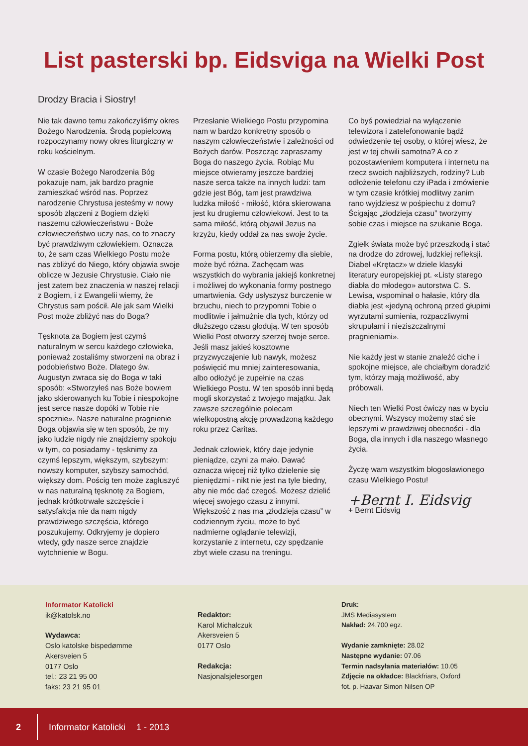List pasterski bp. Eidsviga na Wielki Post
Drodzy Bracia i Siostry!
Nie tak dawno temu zakończyliśmy okres Bożego Narodzenia. Środą popielcową rozpoczynamy nowy okres liturgiczny w roku kościelnym.
W czasie Bożego Narodzenia Bóg pokazuje nam, jak bardzo pragnie zamieszkać wśród nas. Poprzez narodzenie Chrystusa jesteśmy w nowy sposób złączeni z Bogiem dzięki naszemu człowieczeństwu - Boże człowieczeństwo uczy nas, co to znaczy być prawdziwym człowiekiem. Oznacza to, że sam czas Wielkiego Postu może nas zbliżyć do Niego, który objawia swoje oblicze w Jezusie Chrystusie. Ciało nie jest zatem bez znaczenia w naszej relacji z Bogiem, i z Ewangelii wiemy, że Chrystus sam pościł. Ale jak sam Wielki Post może zbliżyć nas do Boga?
Tęsknota za Bogiem jest czymś naturalnym w sercu każdego człowieka, ponieważ zostaliśmy stworzeni na obraz i podobieństwo Boże. Dlatego św. Augustyn zwraca się do Boga w taki sposób: «Stworzyłeś nas Boże bowiem jako skierowanych ku Tobie i niespokojne jest serce nasze dopóki w Tobie nie spocznie». Nasze naturalne pragnienie Boga objawia się w ten sposób, że my jako ludzie nigdy nie znajdziemy spokoju w tym, co posiadamy - tęsknimy za czymś lepszym, większym, szybszym: nowszy komputer, szybszy samochód, większy dom. Pościg ten może zagłuszyć w nas naturalną tęsknotę za Bogiem, jednak krótkotrwałe szczęście i satysfakcja nie da nam nigdy prawdziwego szczęścia, którego poszukujemy. Odkryjemy je dopiero wtedy, gdy nasze serce znajdzie wytchnienie w Bogu.
Przesłanie Wielkiego Postu przypomina nam w bardzo konkretny sposób o naszym człowieczeństwie i zależności od Bożych darów. Poszcząc zapraszamy Boga do naszego życia. Robiąc Mu miejsce otwieramy jeszcze bardziej nasze serca także na innych ludzi: tam gdzie jest Bóg, tam jest prawdziwa ludzka miłość - miłość, która skierowana jest ku drugiemu człowiekowi. Jest to ta sama miłość, którą objawił Jezus na krzyżu, kiedy oddał za nas swoje życie.
Forma postu, którą obierzemy dla siebie, może być różna. Zachęcam was wszystkich do wybrania jakiejś konkretnej i możliwej do wykonania formy postnego umartwienia. Gdy usłyszysz burczenie w brzuchu, niech to przypomni Tobie o modlitwie i jałmużnie dla tych, którzy od dłuższego czasu głodują. W ten sposób Wielki Post otworzy szerzej twoje serce. Jeśli masz jakieś kosztowne przyzwyczajenie lub nawyk, możesz poświęcić mu mniej zainteresowania, albo odłożyć je zupełnie na czas Wielkiego Postu. W ten sposób inni będą mogli skorzystać z twojego majątku. Jak zawsze szczególnie polecam wielkopostną akcję prowadzoną każdego roku przez Caritas.
Jednak człowiek, który daje jedynie pieniądze, czyni za mało. Dawać oznacza więcej niż tylko dzielenie się pieniędzmi - nikt nie jest na tyle biedny, aby nie móc dać czegoś. Możesz dzielić więcej swojego czasu z innymi. Większość z nas ma „złodzieja czasu” w codziennym życiu, może to być nadmierne oglądanie telewizji, korzystanie z internetu, czy spędzanie zbyt wiele czasu na treningu.
Co byś powiedział na wyłączenie telewizora i zatelefonowanie bądź odwiedzenie tej osoby, o której wiesz, że jest w tej chwili samotna? A co z pozostawieniem komputera i internetu na rzecz swoich najbliższych, rodziny? Lub odłożenie telefonu czy iPada i zmówienie w tym czasie krótkiej modlitwy zanim rano wyjdziesz w pośpiechu z domu? Ścigając „złodzieja czasu” tworzymy sobie czas i miejsce na szukanie Boga.
Zgiełk świata może być przeszkodą i stać na drodze do zdrowej, ludzkiej refleksji. Diabeł «Krętacz» w dziele klasyki literatury europejskiej pt. «Listy starego diabła do młodego» autorstwa C. S. Lewisa, wspominał o hałasie, który dla diabła jest «jedyną ochroną przed głupimi wyrzutami sumienia, rozpaczliwymi skrupułami i nieziszczalnymi pragnieniami».
Nie każdy jest w stanie znaleźć ciche i spokojne miejsce, ale chciałbym doradzić tym, którzy mają możliwość, aby próbowali.
Niech ten Wielki Post ćwiczy nas w byciu obecnymi. Wszyscy możemy stać sie lepszymi w prawdziwej obecności - dla Boga, dla innych i dla naszego własnego życia.
Życzę wam wszystkim błogosławionego czasu Wielkiego Postu!
+Bernt I. Eidsvig
+ Bernt Eidsvig
Informator Katolicki
ik@katolsk.no
Wydawca:
Oslo katolske bispedømme
Akersveien 5
0177 Oslo
tel.: 23 21 95 00
faks: 23 21 95 01
Redaktor:
Karol Michalczuk
Akersveien 5
0177 Oslo
Redakcja:
Nasjonalsjelesorgen
Druk:
JMS Mediasystem
Nakład: 24.700 egz.
Wydanie zamknięte: 28.02
Następne wydanie: 07.06
Termin nadsyłania materiałów: 10.05
Zdjęcie na okładce: Blackfriars, Oxford
fot. p. Haavar Simon Nilsen OP
2 Informator Katolicki 1 - 2013